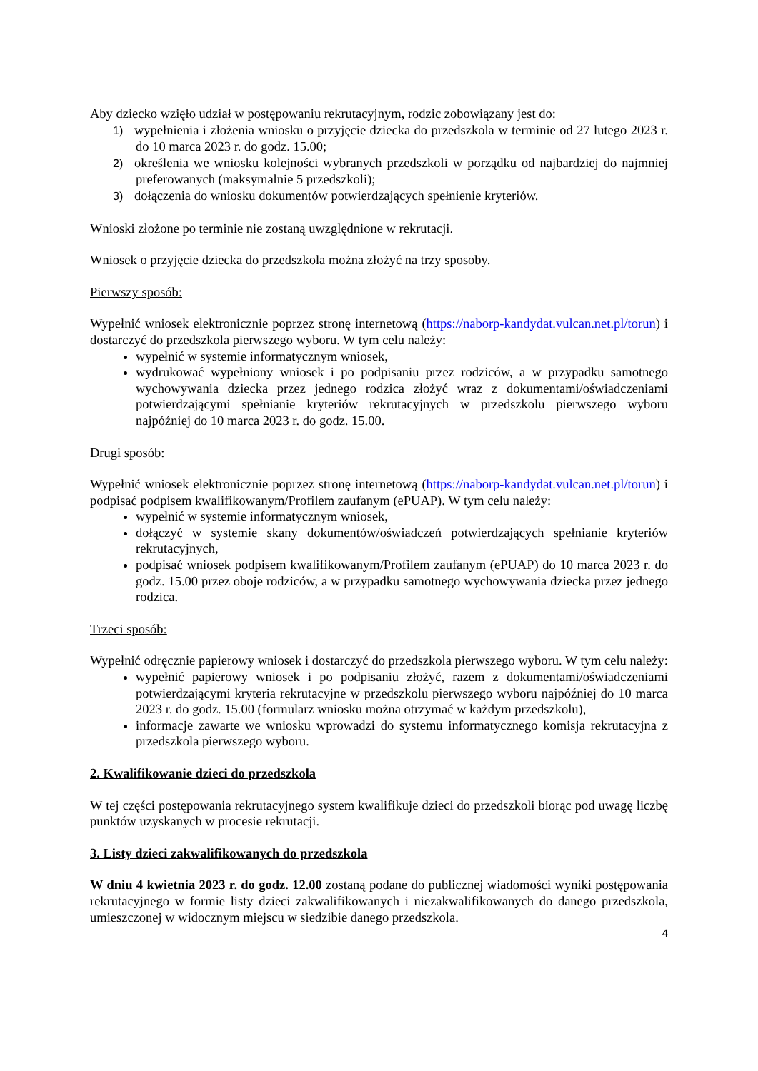Aby dziecko wzięło udział w postępowaniu rekrutacyjnym, rodzic zobowiązany jest do:
1) wypełnienia i złożenia wniosku o przyjęcie dziecka do przedszkola w terminie od 27 lutego 2023 r. do 10 marca 2023 r. do godz. 15.00;
2) określenia we wniosku kolejności wybranych przedszkoli w porządku od najbardziej do najmniej preferowanych (maksymalnie 5 przedszkoli);
3) dołączenia do wniosku dokumentów potwierdzających spełnienie kryteriów.
Wnioski złożone po terminie nie zostaną uwzględnione w rekrutacji.
Wniosek o przyjęcie dziecka do przedszkola można złożyć na trzy sposoby.
Pierwszy sposób:
Wypełnić wniosek elektronicznie poprzez stronę internetową (https://naborp-kandydat.vulcan.net.pl/torun) i dostarczyć do przedszkola pierwszego wyboru. W tym celu należy:
wypełnić w systemie informatycznym wniosek,
wydrukować wypełniony wniosek i po podpisaniu przez rodziców, a w przypadku samotnego wychowywania dziecka przez jednego rodzica złożyć wraz z dokumentami/oświadczeniami potwierdzającymi spełnianie kryteriów rekrutacyjnych w przedszkolu pierwszego wyboru najpóźniej do 10 marca 2023 r. do godz. 15.00.
Drugi sposób:
Wypełnić wniosek elektronicznie poprzez stronę internetową (https://naborp-kandydat.vulcan.net.pl/torun) i podpisać podpisem kwalifikowanym/Profilem zaufanym (ePUAP). W tym celu należy:
wypełnić w systemie informatycznym wniosek,
dołączyć w systemie skany dokumentów/oświadczeń potwierdzających spełnianie kryteriów rekrutacyjnych,
podpisać wniosek podpisem kwalifikowanym/Profilem zaufanym (ePUAP) do 10 marca 2023 r. do godz. 15.00 przez oboje rodziców, a w przypadku samotnego wychowywania dziecka przez jednego rodzica.
Trzeci sposób:
Wypełnić odręcznie papierowy wniosek i dostarczyć do przedszkola pierwszego wyboru. W tym celu należy:
wypełnić papierowy wniosek i po podpisaniu złożyć, razem z dokumentami/oświadczeniami potwierdzającymi kryteria rekrutacyjne w przedszkolu pierwszego wyboru najpóźniej do 10 marca 2023 r. do godz. 15.00 (formularz wniosku można otrzymać w każdym przedszkolu),
informacje zawarte we wniosku wprowadzi do systemu informatycznego komisja rekrutacyjna z przedszkola pierwszego wyboru.
2. Kwalifikowanie dzieci do przedszkola
W tej części postępowania rekrutacyjnego system kwalifikuje dzieci do przedszkoli biorąc pod uwagę liczbę punktów uzyskanych w procesie rekrutacji.
3. Listy dzieci zakwalifikowanych do przedszkola
W dniu 4 kwietnia 2023 r. do godz. 12.00 zostaną podane do publicznej wiadomości wyniki postępowania rekrutacyjnego w formie listy dzieci zakwalifikowanych i niezakwalifikowanych do danego przedszkola, umieszczonej w widocznym miejscu w siedzibie danego przedszkola.
4